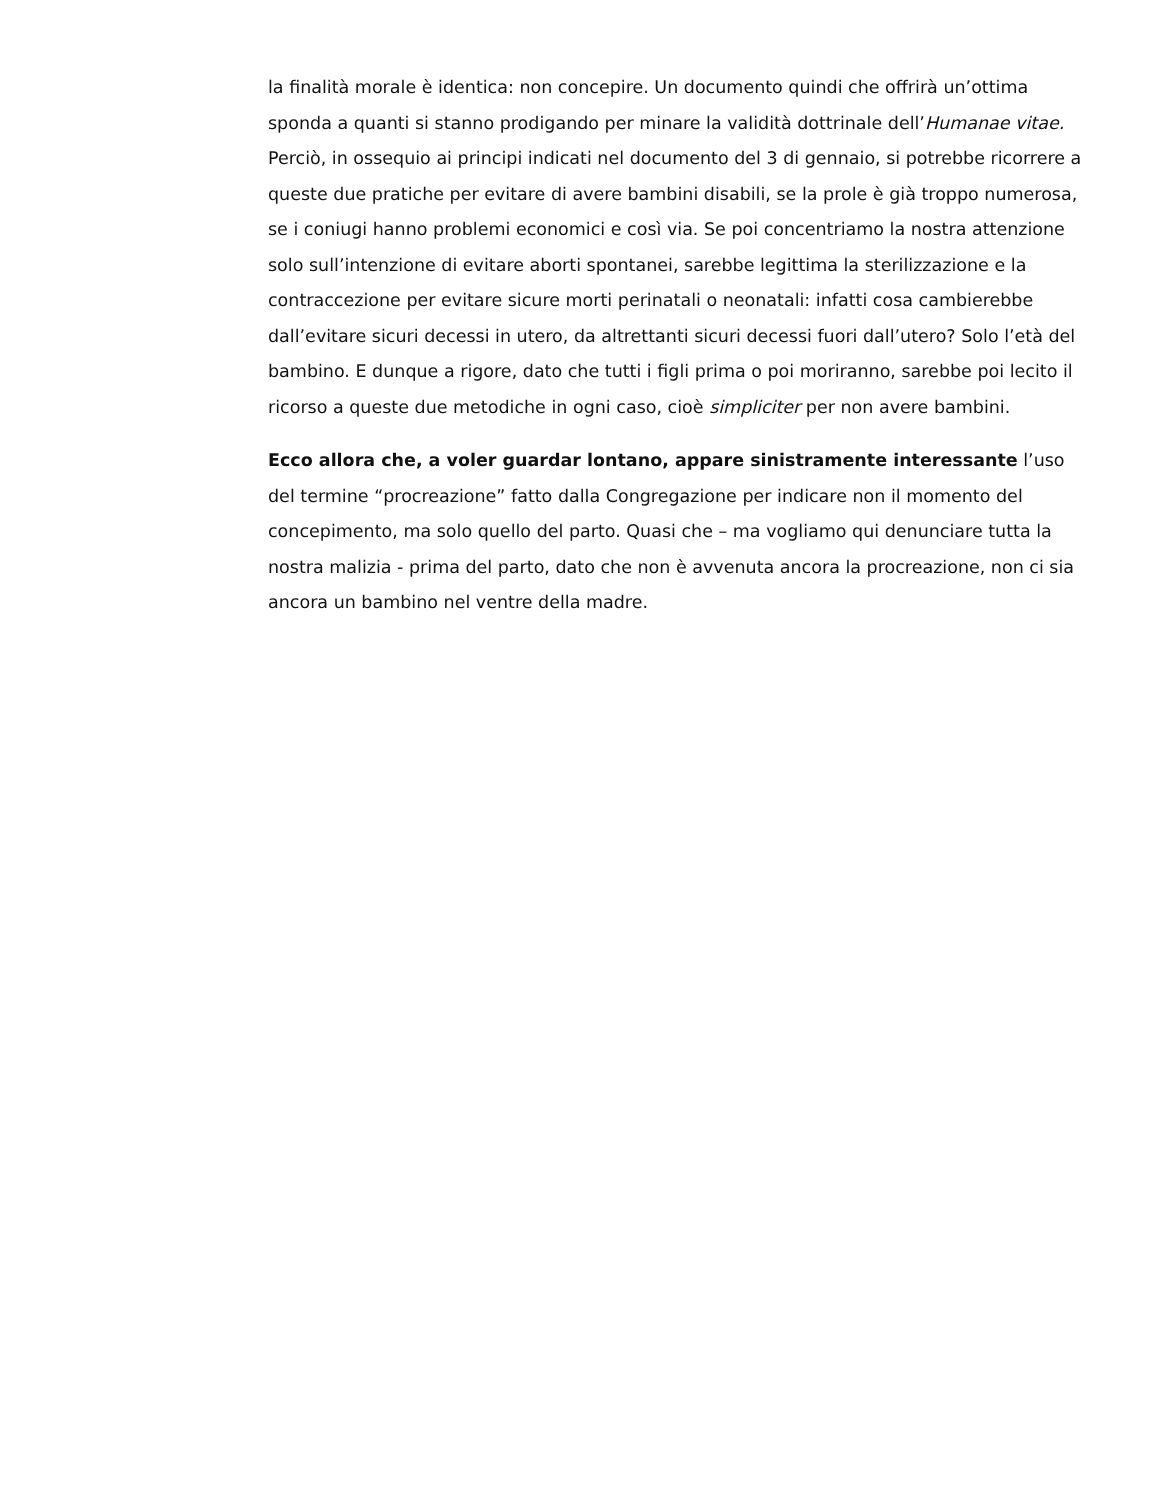la finalità morale è identica: non concepire. Un documento quindi che offrirà un’ottima sponda a quanti si stanno prodigando per minare la validità dottrinale dell’Humanae vitae. Perciò, in ossequio ai principi indicati nel documento del 3 di gennaio, si potrebbe ricorrere a queste due pratiche per evitare di avere bambini disabili, se la prole è già troppo numerosa, se i coniugi hanno problemi economici e così via. Se poi concentriamo la nostra attenzione solo sull’intenzione di evitare aborti spontanei, sarebbe legittima la sterilizzazione e la contraccezione per evitare sicure morti perinatali o neonatali: infatti cosa cambierebbe dall’evitare sicuri decessi in utero, da altrettanti sicuri decessi fuori dall’utero? Solo l’età del bambino. E dunque a rigore, dato che tutti i figli prima o poi moriranno, sarebbe poi lecito il ricorso a queste due metodiche in ogni caso, cioè simpliciter per non avere bambini.
Ecco allora che, a voler guardar lontano, appare sinistramente interessante l’uso del termine “procreazione” fatto dalla Congregazione per indicare non il momento del concepimento, ma solo quello del parto. Quasi che – ma vogliamo qui denunciare tutta la nostra malizia - prima del parto, dato che non è avvenuta ancora la procreazione, non ci sia ancora un bambino nel ventre della madre.